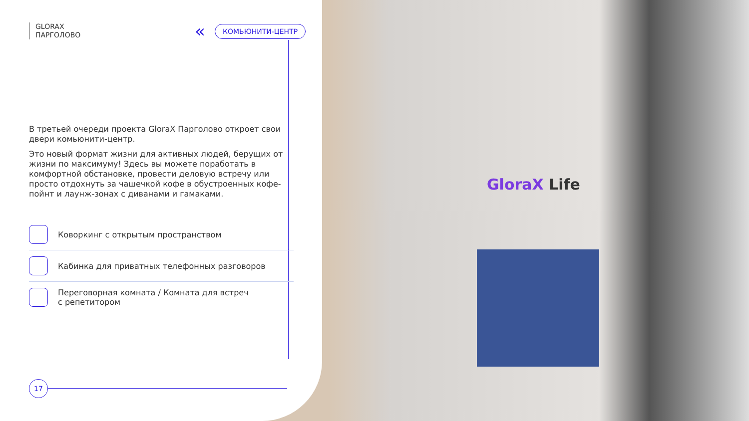GloraX Life
« КОМЬЮНИТИ-ЦЕНТР
GLORAX
ПАРГОЛОВО
В третьей очереди проекта GloraX Парголово откроет свои двери комьюнити-центр.
Это новый формат жизни для активных людей, берущих от жизни по максимуму! Здесь вы можете поработать в комфортной обстановке, провести деловую встречу или просто отдохнуть за чашечкой кофе в обустроенных кофе-пойнт и лаунж-зонах с диванами и гамаками.
Коворкинг с открытым пространством
Кабинка для приватных телефонных разговоров
Переговорная комната / Комната для встреч
с репетитором
17